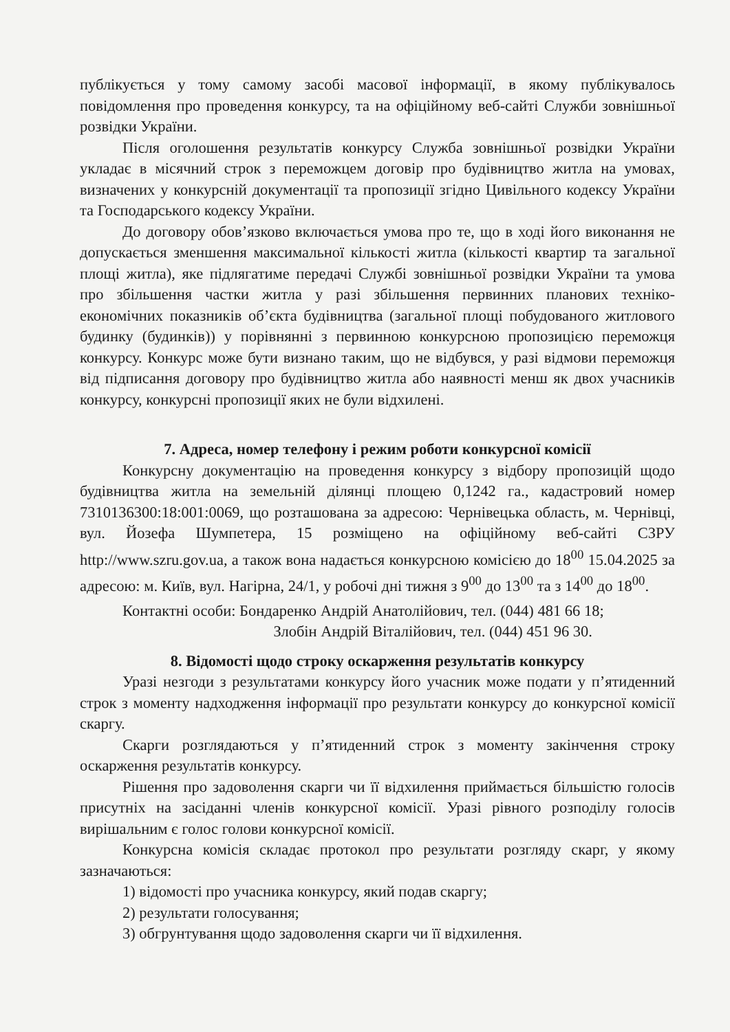публікується у тому самому засобі масової інформації, в якому публікувалось повідомлення про проведення конкурсу, та на офіційному веб-сайті Служби зовнішньої розвідки України.
Після оголошення результатів конкурсу Служба зовнішньої розвідки України укладає в місячний строк з переможцем договір про будівництво житла на умовах, визначених у конкурсній документації та пропозиції згідно Цивільного кодексу України та Господарського кодексу України.
До договору обов’язково включається умова про те, що в ході його виконання не допускається зменшення максимальної кількості житла (кількості квартир та загальної площі житла), яке підлягатиме передачі Службі зовнішньої розвідки України та умова про збільшення частки житла у разі збільшення первинних планових техніко-економічних показників об’єкта будівництва (загальної площі побудованого житлового будинку (будинків)) у порівнянні з первинною конкурсною пропозицією переможця конкурсу. Конкурс може бути визнано таким, що не відбувся, у разі відмови переможця від підписання договору про будівництво житла або наявності менш як двох учасників конкурсу, конкурсні пропозиції яких не були відхилені.
7. Адреса, номер телефону і режим роботи конкурсної комісії
Конкурсну документацію на проведення конкурсу з відбору пропозицій щодо будівництва житла на земельній ділянці площею 0,1242 га., кадастровий номер 7310136300:18:001:0069, що розташована за адресою: Чернівецька область, м. Чернівці, вул. Йозефа Шумпетера, 15 розміщено на офіційному веб-сайті СЗРУ http://www.szru.gov.ua, а також вона надається конкурсною комісією до 18<sup>00</sup> 15.04.2025 за адресою: м. Київ, вул. Нагірна, 24/1, у робочі дні тижня з 9<sup>00</sup> до 13<sup>00</sup> та з 14<sup>00</sup> до 18<sup>00</sup>.
Контактні особи: Бондаренко Андрій Анатолійович, тел. (044) 481 66 18;
Злобін Андрій Віталійович, тел. (044) 451 96 30.
8. Відомості щодо строку оскарження результатів конкурсу
Уразі незгоди з результатами конкурсу його учасник може подати у п’ятиденний строк з моменту надходження інформації про результати конкурсу до конкурсної комісії скаргу.
Скарги розглядаються у п’ятиденний строк з моменту закінчення строку оскарження результатів конкурсу.
Рішення про задоволення скарги чи її відхилення приймається більшістю голосів присутніх на засіданні членів конкурсної комісії. Уразі рівного розподілу голосів вирішальним є голос голови конкурсної комісії.
Конкурсна комісія складає протокол про результати розгляду скарг, у якому зазначаються:
1) відомості про учасника конкурсу, який подав скаргу;
2) результати голосування;
3) обгрунтування щодо задоволення скарги чи її відхилення.